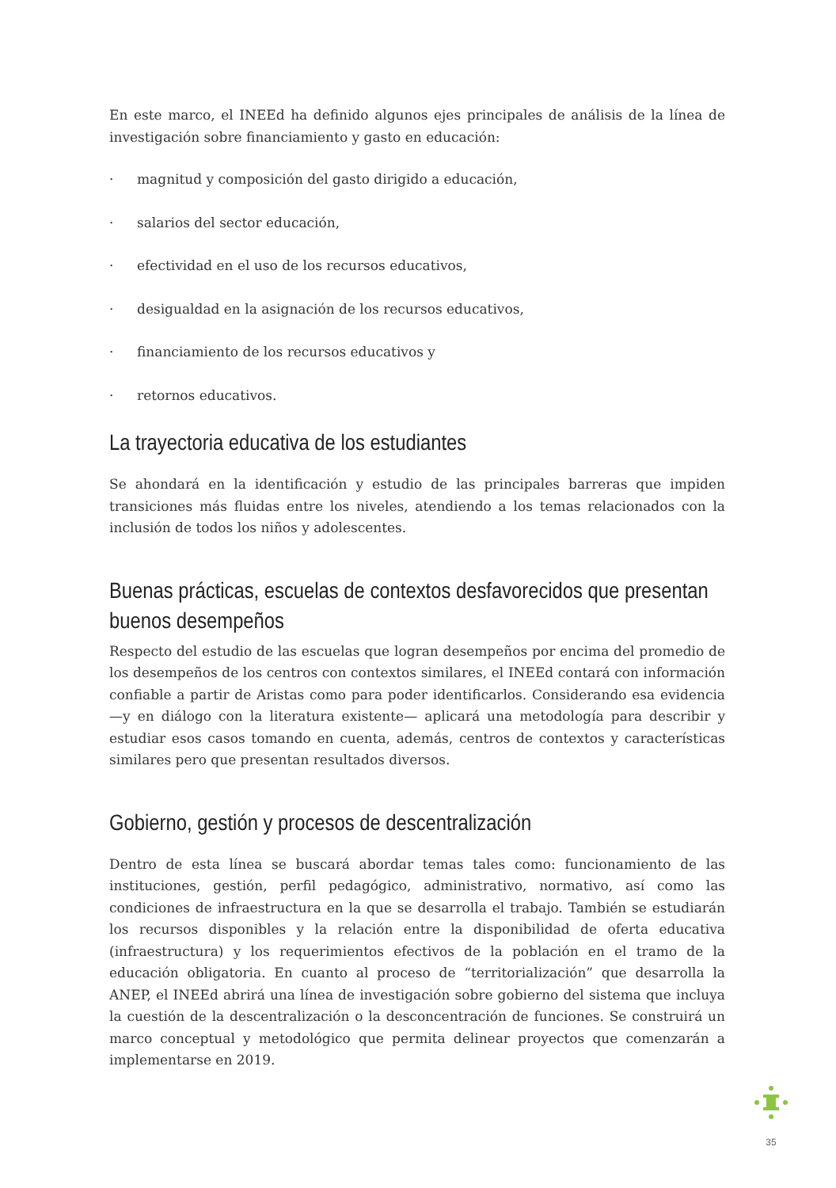En este marco, el INEEd ha definido algunos ejes principales de análisis de la línea de investigación sobre financiamiento y gasto en educación:
· magnitud y composición del gasto dirigido a educación,
· salarios del sector educación,
· efectividad en el uso de los recursos educativos,
· desigualdad en la asignación de los recursos educativos,
· financiamiento de los recursos educativos y
· retornos educativos.
La trayectoria educativa de los estudiantes
Se ahondará en la identificación y estudio de las principales barreras que impiden transiciones más fluidas entre los niveles, atendiendo a los temas relacionados con la inclusión de todos los niños y adolescentes.
Buenas prácticas, escuelas de contextos desfavorecidos que presentan buenos desempeños
Respecto del estudio de las escuelas que logran desempeños por encima del promedio de los desempeños de los centros con contextos similares, el INEEd contará con información confiable a partir de Aristas como para poder identificarlos. Considerando esa evidencia —y en diálogo con la literatura existente— aplicará una metodología para describir y estudiar esos casos tomando en cuenta, además, centros de contextos y características similares pero que presentan resultados diversos.
Gobierno, gestión y procesos de descentralización
Dentro de esta línea se buscará abordar temas tales como: funcionamiento de las instituciones, gestión, perfil pedagógico, administrativo, normativo, así como las condiciones de infraestructura en la que se desarrolla el trabajo. También se estudiarán los recursos disponibles y la relación entre la disponibilidad de oferta educativa (infraestructura) y los requerimientos efectivos de la población en el tramo de la educación obligatoria. En cuanto al proceso de “territorialización” que desarrolla la ANEP, el INEEd abrirá una línea de investigación sobre gobierno del sistema que incluya la cuestión de la descentralización o la desconcentración de funciones. Se construirá un marco conceptual y metodológico que permita delinear proyectos que comenzarán a implementarse en 2019.
35